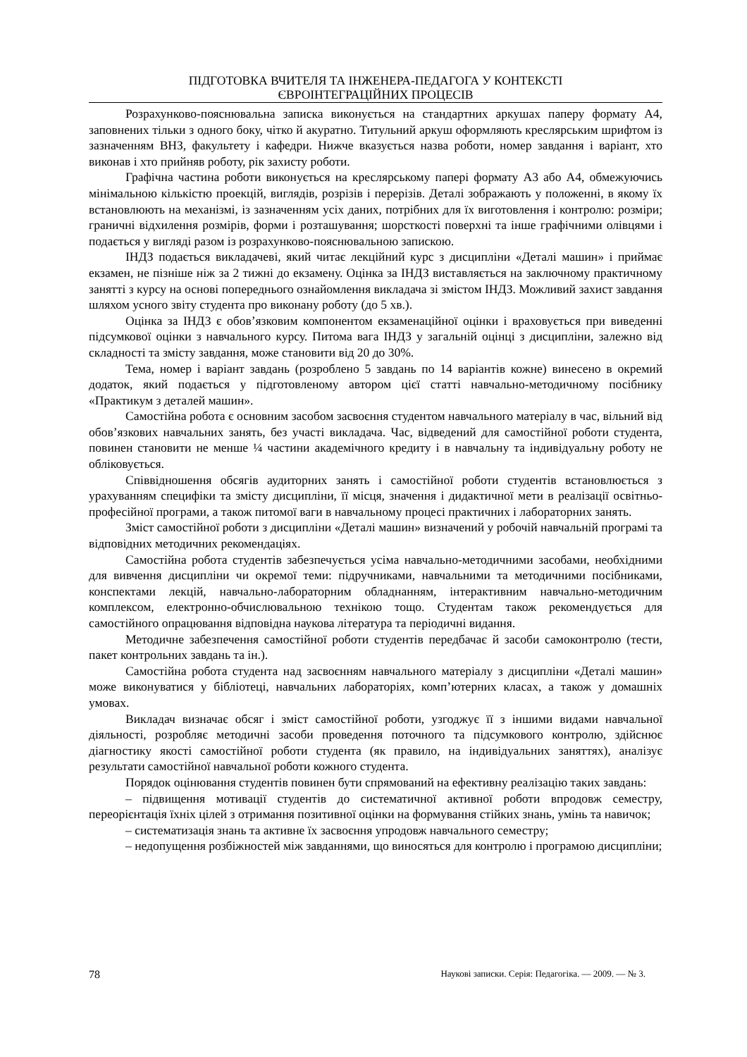ПІДГОТОВКА ВЧИТЕЛЯ ТА ІНЖЕНЕРА-ПЕДАГОГА У КОНТЕКСТІ
ЄВРОІНТЕГРАЦІЙНИХ ПРОЦЕСІВ
Розрахунково-пояснювальна записка виконується на стандартних аркушах паперу формату А4, заповнених тільки з одного боку, чітко й акуратно. Титульний аркуш оформляють креслярським шрифтом із зазначенням ВНЗ, факультету і кафедри. Нижче вказується назва роботи, номер завдання і варіант, хто виконав і хто прийняв роботу, рік захисту роботи.
Графічна частина роботи виконується на креслярському папері формату А3 або А4, обмежуючись мінімальною кількістю проекцій, виглядів, розрізів і перерізів. Деталі зображають у положенні, в якому їх встановлюють на механізмі, із зазначенням усіх даних, потрібних для їх виготовлення і контролю: розміри; граничні відхилення розмірів, форми і розташування; шорсткості поверхні та інше графічними олівцями і подається у вигляді разом із розрахунково-пояснювальною запискою.
ІНДЗ подається викладачеві, який читає лекційний курс з дисципліни «Деталі машин» і приймає екзамен, не пізніше ніж за 2 тижні до екзамену. Оцінка за ІНДЗ виставляється на заключному практичному занятті з курсу на основі попереднього ознайомлення викладача зі змістом ІНДЗ. Можливий захист завдання шляхом усного звіту студента про виконану роботу (до 5 хв.).
Оцінка за ІНДЗ є обов’язковим компонентом екзаменаційної оцінки і враховується при виведенні підсумкової оцінки з навчального курсу. Питома вага ІНДЗ у загальній оцінці з дисципліни, залежно від складності та змісту завдання, може становити від 20 до 30%.
Тема, номер і варіант завдань (розроблено 5 завдань по 14 варіантів кожне) винесено в окремий додаток, який подається у підготовленому автором цієї статті навчально-методичному посібнику «Практикум з деталей машин».
Самостійна робота є основним засобом засвоєння студентом навчального матеріалу в час, вільний від обов’язкових навчальних занять, без участі викладача. Час, відведений для самостійної роботи студента, повинен становити не менше ¼ частини академічного кредиту і в навчальну та індивідуальну роботу не обліковується.
Співвідношення обсягів аудиторних занять і самостійної роботи студентів встановлюється з урахуванням специфіки та змісту дисципліни, її місця, значення і дидактичної мети в реалізації освітньо-професійної програми, а також питомої ваги в навчальному процесі практичних і лабораторних занять.
Зміст самостійної роботи з дисципліни «Деталі машин» визначений у робочій навчальній програмі та відповідних методичних рекомендаціях.
Самостійна робота студентів забезпечується усіма навчально-методичними засобами, необхідними для вивчення дисципліни чи окремої теми: підручниками, навчальними та методичними посібниками, конспектами лекцій, навчально-лабораторним обладнанням, інтерактивним навчально-методичним комплексом, електронно-обчислювальною технікою тощо. Студентам також рекомендується для самостійного опрацювання відповідна наукова література та періодичні видання.
Методичне забезпечення самостійної роботи студентів передбачає й засоби самоконтролю (тести, пакет контрольних завдань та ін.).
Самостійна робота студента над засвоєнням навчального матеріалу з дисципліни «Деталі машин» може виконуватися у бібліотеці, навчальних лабораторіях, комп’ютерних класах, а також у домашніх умовах.
Викладач визначає обсяг і зміст самостійної роботи, узгоджує її з іншими видами навчальної діяльності, розробляє методичні засоби проведення поточного та підсумкового контролю, здійснює діагностику якості самостійної роботи студента (як правило, на індивідуальних заняттях), аналізує результати самостійної навчальної роботи кожного студента.
Порядок оцінювання студентів повинен бути спрямований на ефективну реалізацію таких завдань:
– підвищення мотивації студентів до систематичної активної роботи впродовж семестру, переорієнтація їхніх цілей з отримання позитивної оцінки на формування стійких знань, умінь та навичок;
– систематизація знань та активне їх засвоєння упродовж навчального семестру;
– недопущення розбіжностей між завданнями, що виносяться для контролю і програмою дисципліни;
78 Наукові записки. Серія: Педагогіка. — 2009. — № 3.